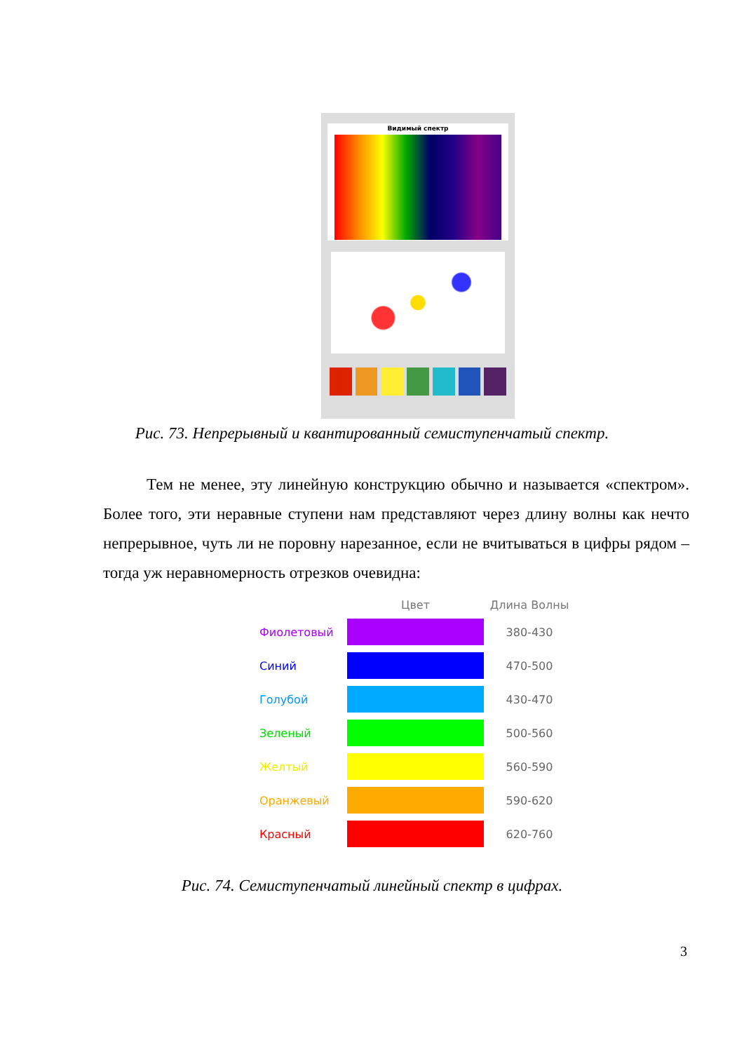Видимый спектр
Рис. 73. Непрерывный и квантированный семиступенчатый спектр.
Тем не менее, эту линейную конструкцию обычно и называется «спектром». Более того, эти неравные ступени нам представляют через длину волны как нечто непрерывное, чуть ли не поровну нарезанное, если не вчитываться в цифры рядом – тогда уж неравномерность отрезков очевидна:
| | Цвет | Длина Волны |
| --- | --- | --- |
| Фиолетовый | | 380-430 |
| Синий | | 470-500 |
| Голубой | | 430-470 |
| Зеленый | | 500-560 |
| Желтый | | 560-590 |
| Оранжевый | | 590-620 |
| Красный | | 620-760 |
Рис. 74. Семиступенчатый линейный спектр в цифрах.
3